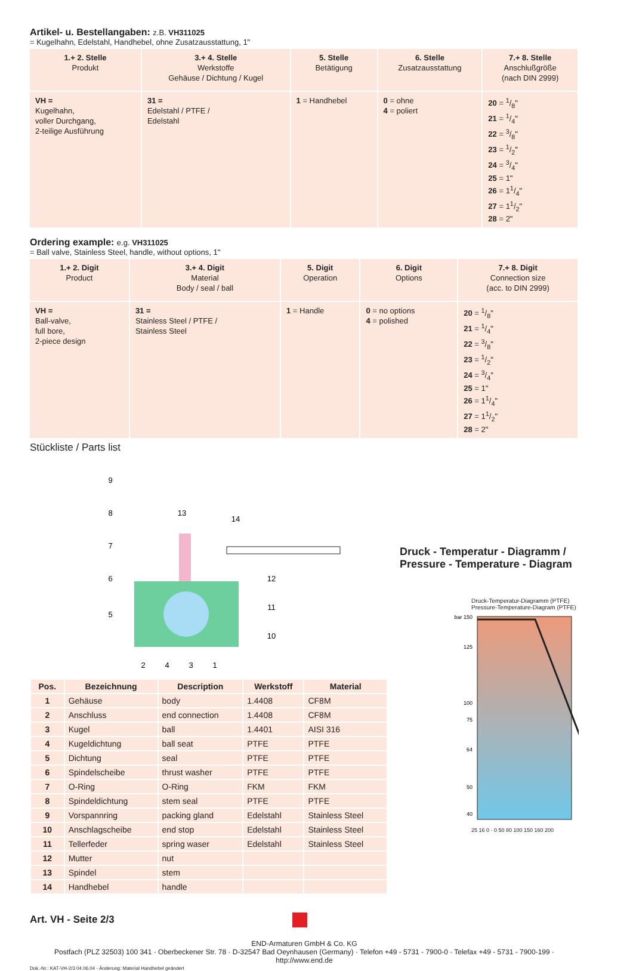Artikel- u. Bestellangaben: z.B. VH311025
= Kugelhahn, Edelstahl, Handhebel, ohne Zusatzausstattung, 1"
| 1.+ 2. Stelle Produkt | 3.+ 4. Stelle Werkstoffe Gehäuse / Dichtung / Kugel | 5. Stelle Betätigung | 6. Stelle Zusatzausstattung | 7.+ 8. Stelle Anschlußgröße (nach DIN 2999) |
| VH = Kugelhahn, voller Durchgang, 2-teilige Ausführung | 31 = Edelstahl / PTFE / Edelstahl | 1 = Handhebel | 0 = ohne 4 = poliert | 20 = 1/8" 21 = 1/4" 22 = 3/8" 23 = 1/2" 24 = 3/4" 25 = 1" 26 = 11/4" 27 = 11/2" 28 = 2" |
Ordering example: e.g. VH311025
= Ball valve, Stainless Steel, handle, without options, 1"
| 1.+ 2. Digit Product | 3.+ 4. Digit Material Body / seal / ball | 5. Digit Operation | 6. Digit Options | 7.+ 8. Digit Connection size (acc. to DIN 2999) |
| VH = Ball-valve, full bore, 2-piece design | 31 = Stainless Steel / PTFE / Stainless Steel | 1 = Handle | 0 = no options 4 = polished | 20 = 1/8" 21 = 1/4" 22 = 3/8" 23 = 1/2" 24 = 3/4" 25 = 1" 26 = 11/4" 27 = 11/2" 28 = 2" |
Stückliste / Parts list
9
8
7
6
5
13
14
12
11
10
2
4
3
1
| Pos. | Bezeichnung | Description | Werkstoff | Material |
| --- | --- | --- | --- | --- |
| 1 | Gehäuse | body | 1.4408 | CF8M |
| 2 | Anschluss | end connection | 1.4408 | CF8M |
| 3 | Kugel | ball | 1.4401 | AISI 316 |
| 4 | Kugeldichtung | ball seat | PTFE | PTFE |
| 5 | Dichtung | seal | PTFE | PTFE |
| 6 | Spindelscheibe | thrust washer | PTFE | PTFE |
| 7 | O-Ring | O-Ring | FKM | FKM |
| 8 | Spindeldichtung | stem seal | PTFE | PTFE |
| 9 | Vorspannring | packing gland | Edelstahl | Stainless Steel |
| 10 | Anschlagscheibe | end stop | Edelstahl | Stainless Steel |
| 11 | Tellerfeder | spring waser | Edelstahl | Stainless Steel |
| 12 | Mutter | nut | | |
| 13 | Spindel | stem | | |
| 14 | Handhebel | handle | | |
Druck - Temperatur - Diagramm /
Pressure - Temperature - Diagram
Druck-Temperatur-Diagramm (PTFE)
Pressure-Temperature-Diagram (PTFE)
bar 150
125
100
75
64
50
40
25 16 0 · 0 50 80 100 150 160 200
Art. VH - Seite 2/3
END-Armaturen GmbH & Co. KG
Postfach (PLZ 32503) 100 341 · Oberbeckener Str. 78 · D-32547 Bad Oeynhausen (Germany) · Telefon +49 - 5731 - 7900-0 · Telefax +49 - 5731 - 7900-199 · http://www.end.de
Dok.-Nr.: KAT-VH-2/3 04.06.04 - Änderung: Material Handhebel geändert